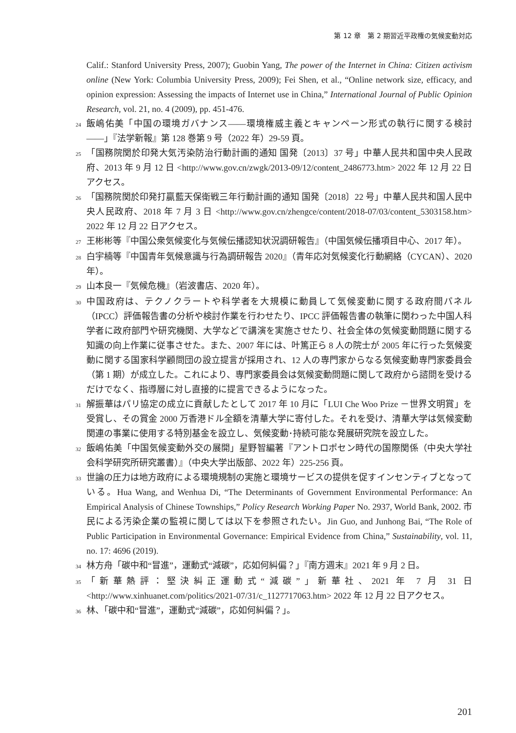第 12 章　第 2 期習近平政権の気候変動対応
Calif.: Stanford University Press, 2007); Guobin Yang, The power of the Internet in China: Citizen activism online (New York: Columbia University Press, 2009); Fei Shen, et al., “Online network size, efficacy, and opinion expression: Assessing the impacts of Internet use in China,” International Journal of Public Opinion Research, vol. 21, no. 4 (2009), pp. 451-476.
24 飯嶋佑美「中国の環境ガバナンス――環境権威主義とキャンペーン形式の執行に関する検討――」『法学新報』第 128 巻第 9 号（2022 年）29-59 頁。
25 「国務院関於印発大気汚染防治行動計画的通知 国発〔2013〕37 号」中華人民共和国中央人民政府、2013 年 9 月 12 日 <http://www.gov.cn/zwgk/2013-09/12/content_2486773.htm> 2022 年 12 月 22 日アクセス。
26 「国務院関於印発打贏藍天保衛戦三年行動計画的通知 国発〔2018〕22 号」中華人民共和国人民中央人民政府、2018 年 7 月 3 日 <http://www.gov.cn/zhengce/content/2018-07/03/content_5303158.htm> 2022 年 12 月 22 日アクセス。
27 王彬彬等『中国公衆気候変化与気候伝播認知状況調研報告』（中国気候伝播項目中心、2017 年）。
28 白宇楠等『中国青年気候意識与行為調研報告 2020』（青年応対気候変化行動網絡（CYCAN）、2020 年）。
29 山本良一『気候危機』（岩波書店、2020 年）。
30 中国政府は、テクノクラートや科学者を大規模に動員して気候変動に関する政府間パネル（IPCC）評価報告書の分析や検討作業を行わせたり、IPCC 評価報告書の執筆に関わった中国人科学者に政府部門や研究機関、大学などで講演を実施させたり、社会全体の気候変動問題に関する知識の向上作業に従事させた。また、2007 年には、叶篤正ら 8 人の院士が 2005 年に行った気候変動に関する国家科学顧問団の設立提言が採用され、12 人の専門家からなる気候変動専門家委員会（第 1 期）が成立した。これにより、専門家委員会は気候変動問題に関して政府から諮問を受けるだけでなく、指導層に対し直接的に提言できるようになった。
31 解振華はパリ協定の成立に貢献したとして 2017 年 10 月に「LUI Che Woo Prize －世界文明賞」を受賞し、その賞金 2000 万香港ドル全額を清華大学に寄付した。それを受け、清華大学は気候変動関連の事業に使用する特別基金を設立し、気候変動･持続可能な発展研究院を設立した。
32 飯嶋佑美「中国気候変動外交の展開」星野智編著『アントロポセン時代の国際関係（中央大学社会科学研究所研究叢書）』（中央大学出版部、2022 年）225-256 頁。
33 世論の圧力は地方政府による環境規制の実施と環境サービスの提供を促すインセンティブとなっている。Hua Wang, and Wenhua Di, “The Determinants of Government Environmental Performance: An Empirical Analysis of Chinese Townships,” Policy Research Working Paper No. 2937, World Bank, 2002. 市民による汚染企業の監視に関しては以下を参照されたい。Jin Guo, and Junhong Bai, “The Role of Public Participation in Environmental Governance: Empirical Evidence from China,” Sustainability, vol. 11, no. 17: 4696 (2019).
34 林方舟「碳中和“冒進”，運動式“減碳”，応如何糾偏？」『南方週末』2021 年 9 月 2 日。
35 「新華熱評：堅決糾正運動式“減碳”」新華社、2021 年 7 月 31 日 <http://www.xinhuanet.com/politics/2021-07/31/c_1127717063.htm> 2022 年 12 月 22 日アクセス。
36 林、「碳中和“冒進”，運動式“減碳”，応如何糾偏？」。
201